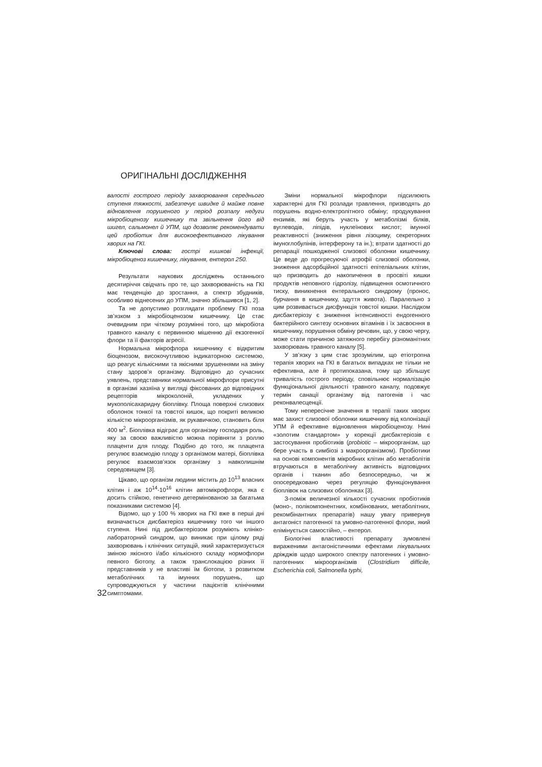ОРИГІНАЛЬНІ ДОСЛІДЖЕННЯ
валості гострого періоду захворювання середнього ступеня тяжкості, забезпечує швидке й майже повне відновлення порушеного у період розпалу недуги мікробіоценозу кишечнику та звільнення його від шигел, сальмонел й УПМ, що дозволяє рекомендувати цей пробіотик для високоефективного лікування хворих на ГКІ.
Ключові слова: гострі кишкові інфекції, мікробіоценоз кишечнику, лікування, ентерол 250.
Результати наукових досліджень останнього десятиріччя свідчать про те, що захворюваність на ГКІ має тенденцію до зростання, а спектр збудників, особливо віднесених до УПМ, значно збільшився [1, 2].
Та не допустимо розглядати проблему ГКІ поза зв’язком з мікробіоценозом кишечнику. Це стає очевидним при чіткому розумінні того, що мікробіота травного каналу є первинною мішенню дії екзогенної флори та її факторів агресії.
Нормальна мікрофлора кишечнику є відкритим біоценозом, високочутливою індикаторною системою, що реагує кількісними та якісними зрушеннями на зміну стану здоров’я організму. Відповідно до сучасних уявлень, представники нормальної мікрофлори присутні в організмі хазяїна у вигляді фіксованих до відповідних рецепторів мікроколоній, укладених у мукополісахаридну біоплівку. Площа поверхні слизових оболонок тонкої та товстої кишок, що покриті великою кількістю мікроорганізмів, як рукавичкою, становить біля 400 м<sup>2</sup>. Біоплівка відіграє для організму господаря роль, яку за своєю важливістю можна порівняти з роллю плаценти для плоду. Подібно до того, як плацента регулює взаємодію плоду з організмом матері, біоплівка регулює взаємозв’язок організму з навколишнім середовищем [3].
Цікаво, що організм людини містить до 10<sup>13</sup> власних клітин і аж 10<sup>14</sup>-10<sup>16</sup> клітин автомікрофлори, яка є досить стійкою, генетично детермінованою за багатьма показниками системою [4].
Відомо, що у 100 % хворих на ГКІ вже в перші дні визначається дисбактеріоз кишечнику того чи іншого ступеня. Нині під дисбактеріозом розуміють клініко-лабораторний синдром, що виникає при цілому ряді захворювань і клінічних ситуацій, який характеризується зміною якісного і/або кількісного складу нормофлори певного біотопу, а також транслокацією різних її представників у не властиві їм біотопи, з розвитком метаболічних та імунних порушень, що супроводжуються у частини пацієнтів клінічними симптомами.
Зміни нормальної мікрофлори підсилюють характерні для ГКІ розлади травлення, призводять до порушень водно-електролітного обміну; продукування ензимів, які беруть участь у метаболізмі білків, вуглеводів, ліпідів, нуклеїнових кислот; імунної реактивності (зниження рівня лізоциму, секреторних імуноглобулінів, інтерферону та ін.); втрати здатності до репарації пошкодженої слизової оболонки кишечнику. Це веде до прогресуючої атрофії слизової оболонки, зниження адсорбційної здатності епітеліальних клітин, що призводить до накопичення в просвіті кишки продуктів неповного гідролізу, підвищення осмотичного тиску, виникнення ентерального синдрому (пронос, бурчання в кишечнику, здуття живота). Паралельно з цим розвивається дисфункція товстої кишки. Наслідком дисбактеріозу є зниження інтенсивності ендогенного бактерійного синтезу основних вітамінів і їх засвоєння в кишечнику, порушення обміну речовин, що, у свою чергу, може стати причиною затяжного перебігу різноманітних захворювань травного каналу [5].
У зв’язку з цим стає зрозумілим, що етіотропна терапія хворих на ГКІ в багатьох випадках не тільки не ефективна, але й протипоказана, тому що збільшує тривалість гострого періоду, сповільнює нормалізацію функціональної діяльності травного каналу, подовжує термін санації організму від патогенів і час реконвалесценції.
Тому непересічне значення в терапії таких хворих має захист слизової оболонки кишечнику від колонізації УПМ й ефективне відновлення мікробіоценозу. Нині «золотим стандартом» у корекції дисбактеріозів є застосування пробіотиків (probiotic – мікроорганізм, що бере участь в симбіозі з макроорганізмом). Пробіотики на основі компонентів мікробних клітин або метаболітів втручаються в метаболічну активність відповідних органів і тканин або безпосередньо, чи ж опосередковано через регуляцію функціонування біоплівок на слизових оболонках [3].
З-поміж величезної кількості сучасних пробіотиків (моно-, полікомпонентних, комбінованих, метаболітних, рекомбінантних препаратів) нашу увагу привернув антагоніст патогенної та умовно-патогенної флори, який елімінується самостійно, – ентерол.
Біологічні властивості препарату зумовлені вираженими антагоністичними ефектами лікувальних дріжджів щодо широкого спектру патогенних і умовно-патогенних мікроорганізмів (Clostridium difficile, Escherichia coli, Salmonella typhi,
32